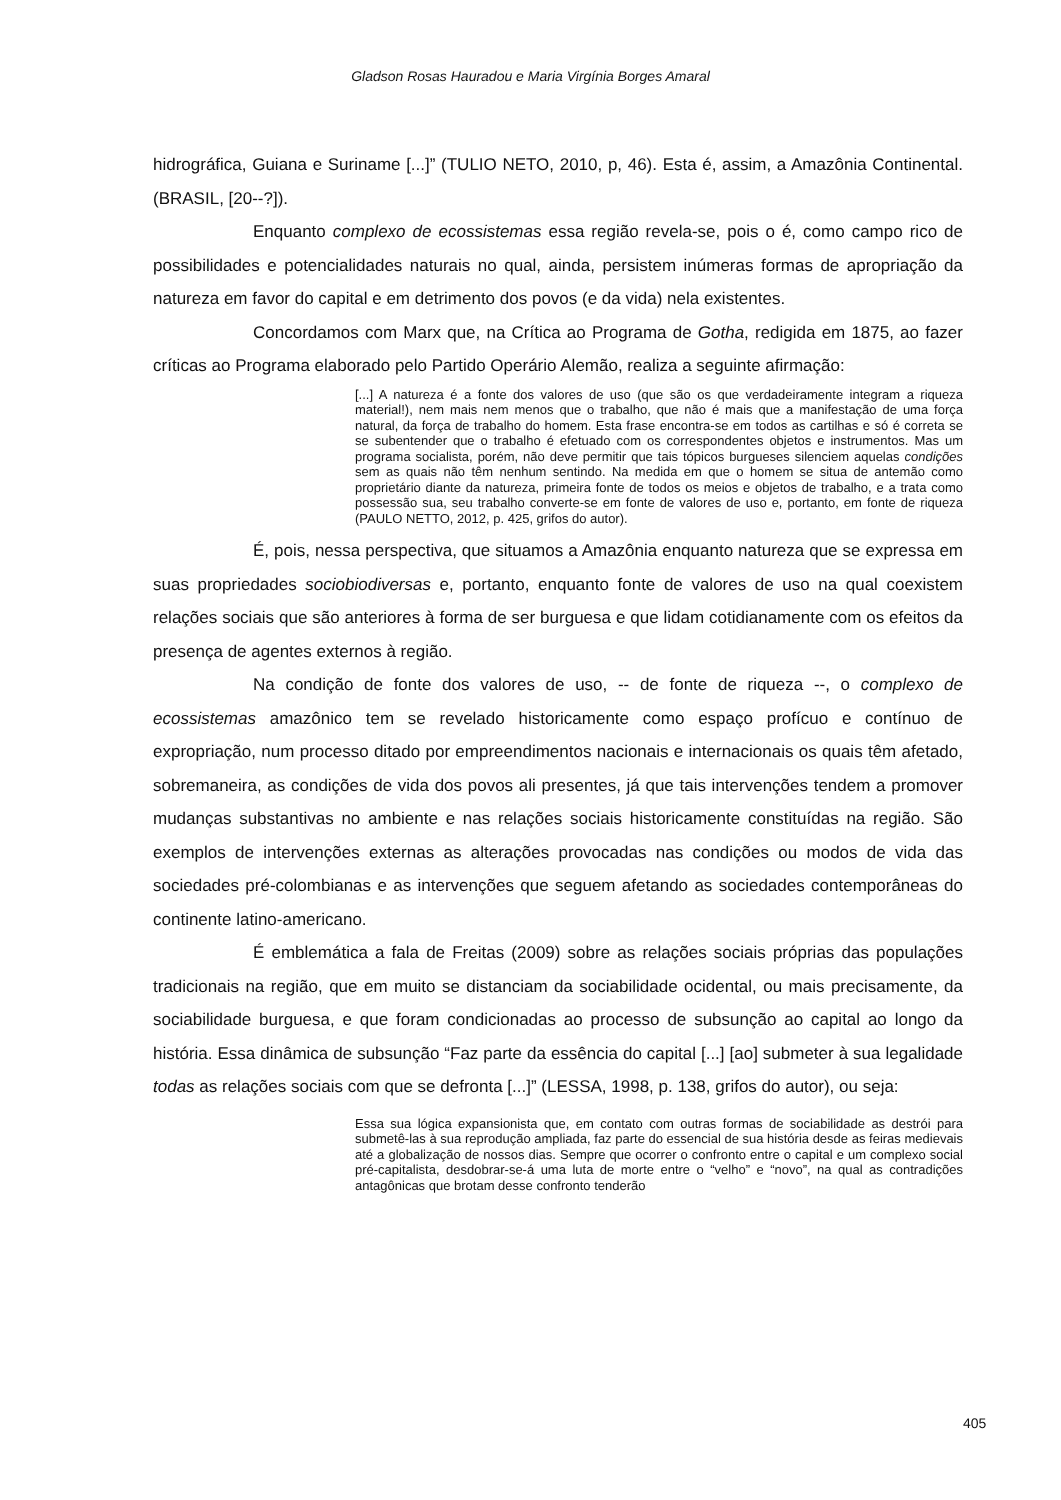Gladson Rosas Hauradou e Maria Virgínia Borges Amaral
hidrográfica, Guiana e Suriname [...]” (TULIO NETO, 2010, p, 46). Esta é, assim, a Amazônia Continental. (BRASIL, [20--?]).
Enquanto complexo de ecossistemas essa região revela-se, pois o é, como campo rico de possibilidades e potencialidades naturais no qual, ainda, persistem inúmeras formas de apropriação da natureza em favor do capital e em detrimento dos povos (e da vida) nela existentes.
Concordamos com Marx que, na Crítica ao Programa de Gotha, redigida em 1875, ao fazer críticas ao Programa elaborado pelo Partido Operário Alemão, realiza a seguinte afirmação:
[...] A natureza é a fonte dos valores de uso (que são os que verdadeiramente integram a riqueza material!), nem mais nem menos que o trabalho, que não é mais que a manifestação de uma força natural, da força de trabalho do homem. Esta frase encontra-se em todos as cartilhas e só é correta se se subentender que o trabalho é efetuado com os correspondentes objetos e instrumentos. Mas um programa socialista, porém, não deve permitir que tais tópicos burgueses silenciem aquelas condições sem as quais não têm nenhum sentindo. Na medida em que o homem se situa de antemão como proprietário diante da natureza, primeira fonte de todos os meios e objetos de trabalho, e a trata como possessão sua, seu trabalho converte-se em fonte de valores de uso e, portanto, em fonte de riqueza (PAULO NETTO, 2012, p. 425, grifos do autor).
É, pois, nessa perspectiva, que situamos a Amazônia enquanto natureza que se expressa em suas propriedades sociobiodiversas e, portanto, enquanto fonte de valores de uso na qual coexistem relações sociais que são anteriores à forma de ser burguesa e que lidam cotidianamente com os efeitos da presença de agentes externos à região.
Na condição de fonte dos valores de uso, -- de fonte de riqueza --, o complexo de ecossistemas amazônico tem se revelado historicamente como espaço profícuo e contínuo de expropriação, num processo ditado por empreendimentos nacionais e internacionais os quais têm afetado, sobremaneira, as condições de vida dos povos ali presentes, já que tais intervenções tendem a promover mudanças substantivas no ambiente e nas relações sociais historicamente constituídas na região. São exemplos de intervenções externas as alterações provocadas nas condições ou modos de vida das sociedades pré-colombianas e as intervenções que seguem afetando as sociedades contemporâneas do continente latino-americano.
É emblemática a fala de Freitas (2009) sobre as relações sociais próprias das populações tradicionais na região, que em muito se distanciam da sociabilidade ocidental, ou mais precisamente, da sociabilidade burguesa, e que foram condicionadas ao processo de subsunção ao capital ao longo da história. Essa dinâmica de subsunção “Faz parte da essência do capital [...] [ao] submeter à sua legalidade todas as relações sociais com que se defronta [...]” (LESSA, 1998, p. 138, grifos do autor), ou seja:
Essa sua lógica expansionista que, em contato com outras formas de sociabilidade as destrói para submetê-las à sua reprodução ampliada, faz parte do essencial de sua história desde as feiras medievais até a globalização de nossos dias. Sempre que ocorrer o confronto entre o capital e um complexo social pré-capitalista, desdobrar-se-á uma luta de morte entre o “velho” e “novo”, na qual as contradições antagônicas que brotam desse confronto tenderão
405